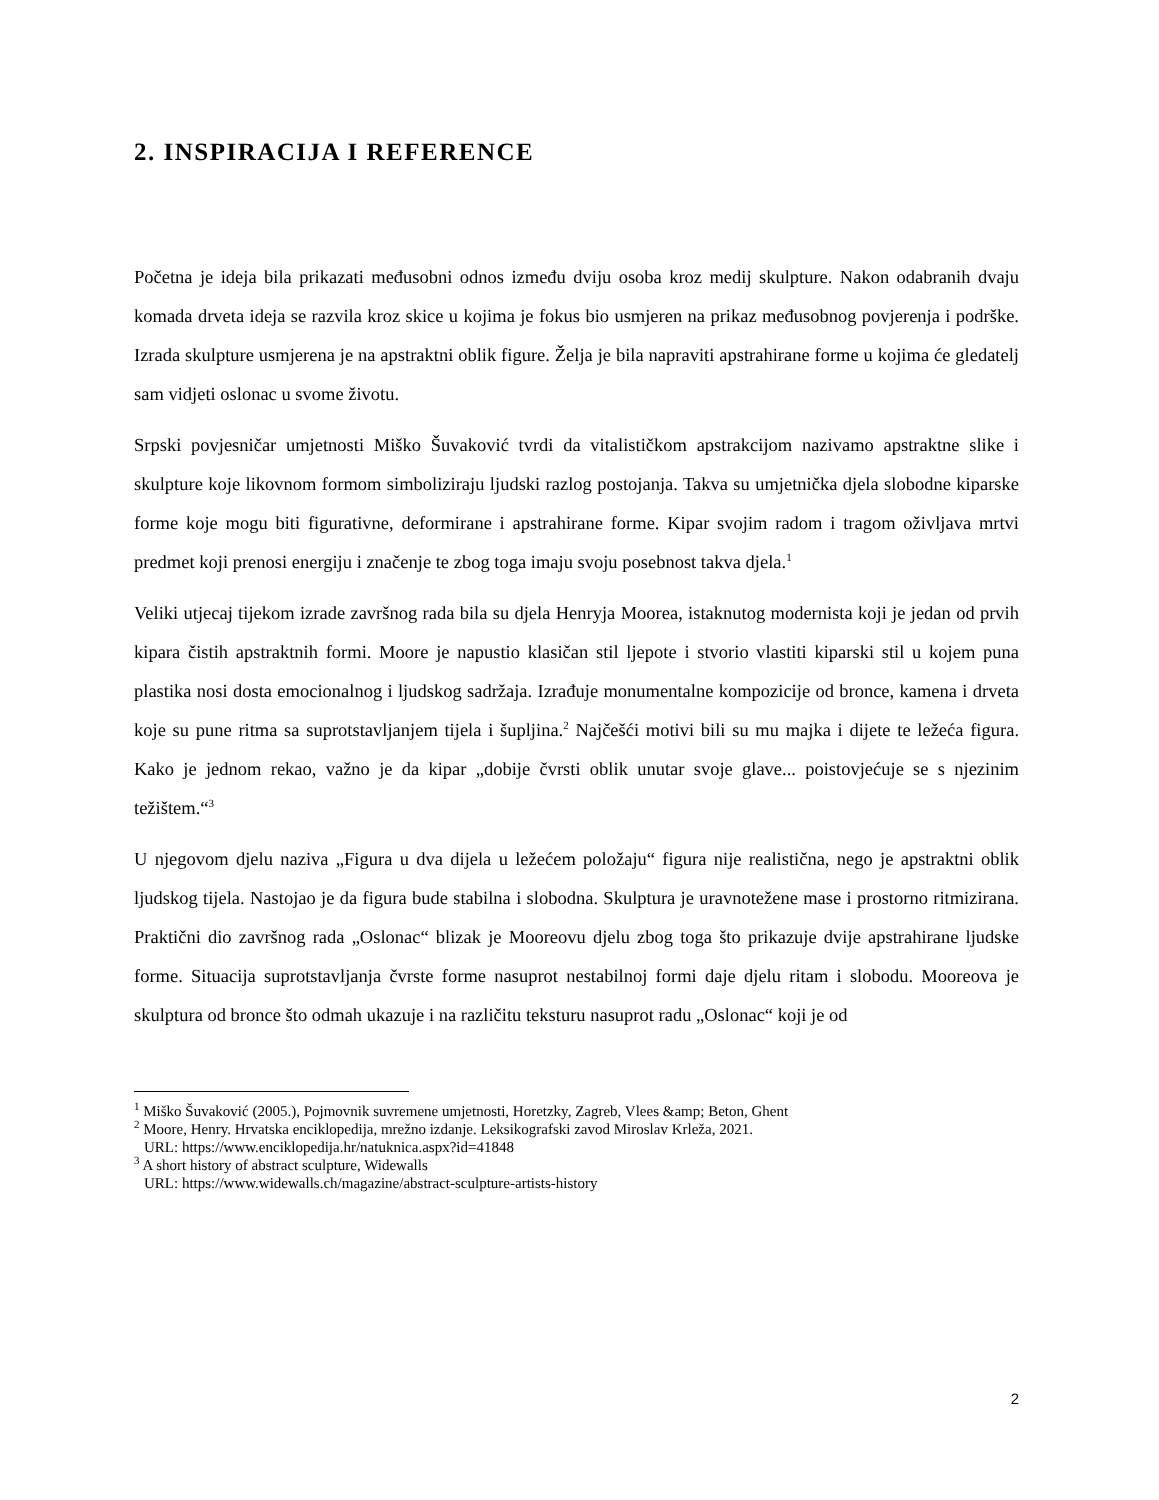2. INSPIRACIJA I REFERENCE
Početna je ideja bila prikazati međusobni odnos između dviju osoba kroz medij skulpture. Nakon odabranih dvaju komada drveta ideja se razvila kroz skice u kojima je fokus bio usmjeren na prikaz međusobnog povjerenja i podrške. Izrada skulpture usmjerena je na apstraktni oblik figure. Želja je bila napraviti apstrahirane forme u kojima će gledatelj sam vidjeti oslonac u svome životu.
Srpski povjesničar umjetnosti Miško Šuvaković tvrdi da vitalističkom apstrakcijom nazivamo apstraktne slike i skulpture koje likovnom formom simboliziraju ljudski razlog postojanja. Takva su umjetnička djela slobodne kiparske forme koje mogu biti figurativne, deformirane i apstrahirane forme. Kipar svojim radom i tragom oživljava mrtvi predmet koji prenosi energiju i značenje te zbog toga imaju svoju posebnost takva djela.<sup>1</sup>
Veliki utjecaj tijekom izrade završnog rada bila su djela Henryja Moorea, istaknutog modernista koji je jedan od prvih kipara čistih apstraktnih formi. Moore je napustio klasičan stil ljepote i stvorio vlastiti kiparski stil u kojem puna plastika nosi dosta emocionalnog i ljudskog sadržaja. Izrađuje monumentalne kompozicije od bronce, kamena i drveta koje su pune ritma sa suprotstavljanjem tijela i šupljina.<sup>2</sup> Najčešći motivi bili su mu majka i dijete te ležeća figura. Kako je jednom rekao, važno je da kipar „dobije čvrsti oblik unutar svoje glave... poistovjećuje se s njezinim težištem.“<sup>3</sup>
U njegovom djelu naziva „Figura u dva dijela u ležećem položaju“ figura nije realistična, nego je apstraktni oblik ljudskog tijela. Nastojao je da figura bude stabilna i slobodna. Skulptura je uravnotežene mase i prostorno ritmizirana. Praktični dio završnog rada „Oslonac“ blizak je Mooreovu djelu zbog toga što prikazuje dvije apstrahirane ljudske forme. Situacija suprotstavljanja čvrste forme nasuprot nestabilnoj formi daje djelu ritam i slobodu. Mooreova je skulptura od bronce što odmah ukazuje i na različitu teksturu nasuprot radu „Oslonac“ koji je od
<sup>1</sup> Miško Šuvaković (2005.), Pojmovnik suvremene umjetnosti, Horetzky, Zagreb, Vlees &amp; Beton, Ghent
<sup>2</sup> Moore, Henry. Hrvatska enciklopedija, mrežno izdanje. Leksikografski zavod Miroslav Krleža, 2021.
URL: https://www.enciklopedija.hr/natuknica.aspx?id=41848
<sup>3</sup> A short history of abstract sculpture, Widewalls
URL: https://www.widewalls.ch/magazine/abstract-sculpture-artists-history
2